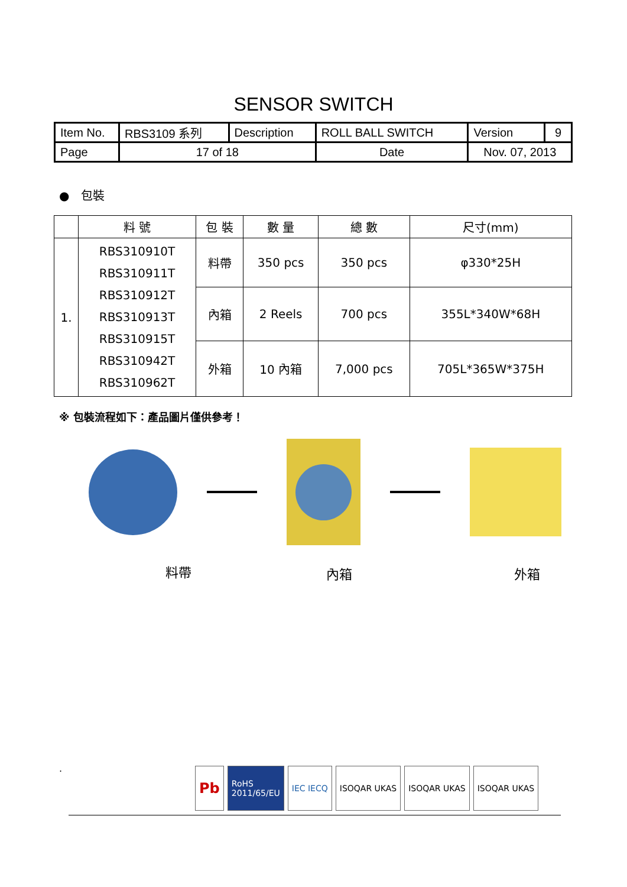SENSOR SWITCH
| Item No. | RBS3109 系列 | Description | ROLL BALL SWITCH | Version | 9 |
| Page | 17 of 18 | | Date | Nov. 07, 2013 | |
● 包裝
| | 料 號 | 包 裝 | 數 量 | 總 數 | 尺寸(mm) |
| --- | --- | --- | --- | --- | --- |
| 1. | RBS310910T RBS310911T RBS310912T RBS310913T RBS310915T RBS310942T RBS310962T | 料帶 | 350 pcs | 350 pcs | φ330*25H |
| | | 內箱 | 2 Reels | 700 pcs | 355L*340W*68H |
| | | 外箱 | 10 內箱 | 7,000 pcs | 705L*365W*375H |
※ 包裝流程如下：產品圖片僅供參考！
料帶 內箱 外箱
.
Pb
RoHS
2011/65/EU
IEC IECQ ISOQAR UKAS ISOQAR UKAS ISOQAR UKAS